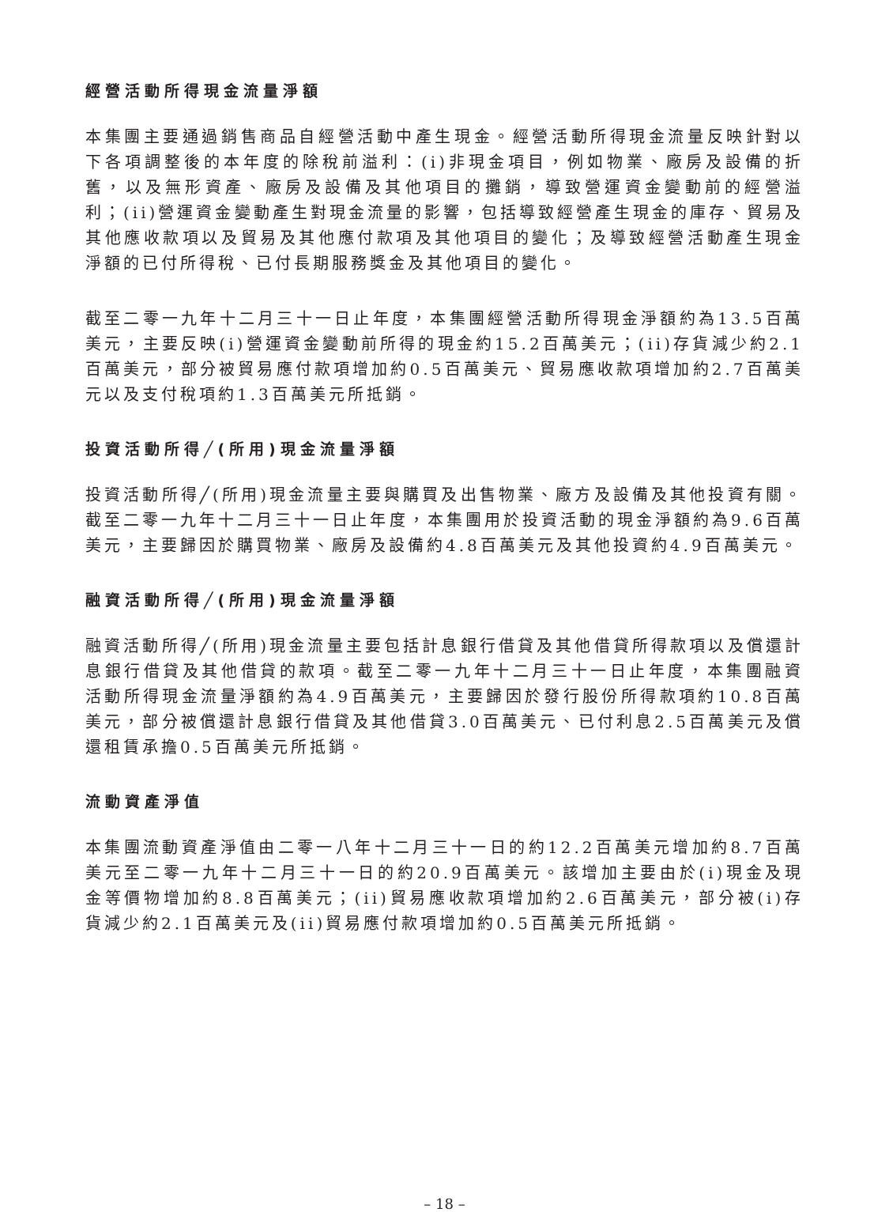經營活動所得現金流量淨額
本集團主要通過銷售商品自經營活動中產生現金。經營活動所得現金流量反映針對以下各項調整後的本年度的除稅前溢利：(i)非現金項目，例如物業、廠房及設備的折舊，以及無形資產、廠房及設備及其他項目的攤銷，導致營運資金變動前的經營溢利；(ii)營運資金變動產生對現金流量的影響，包括導致經營產生現金的庫存、貿易及其他應收款項以及貿易及其他應付款項及其他項目的變化；及導致經營活動產生現金淨額的已付所得稅、已付長期服務獎金及其他項目的變化。
截至二零一九年十二月三十一日止年度，本集團經營活動所得現金淨額約為13.5百萬美元，主要反映(i)營運資金變動前所得的現金約15.2百萬美元；(ii)存貨減少約2.1百萬美元，部分被貿易應付款項增加約0.5百萬美元、貿易應收款項增加約2.7百萬美元以及支付稅項約1.3百萬美元所抵銷。
投資活動所得╱(所用)現金流量淨額
投資活動所得╱(所用)現金流量主要與購買及出售物業、廠方及設備及其他投資有關。截至二零一九年十二月三十一日止年度，本集團用於投資活動的現金淨額約為9.6百萬美元，主要歸因於購買物業、廠房及設備約4.8百萬美元及其他投資約4.9百萬美元。
融資活動所得╱(所用)現金流量淨額
融資活動所得╱(所用)現金流量主要包括計息銀行借貸及其他借貸所得款項以及償還計息銀行借貸及其他借貸的款項。截至二零一九年十二月三十一日止年度，本集團融資活動所得現金流量淨額約為4.9百萬美元，主要歸因於發行股份所得款項約10.8百萬美元，部分被償還計息銀行借貸及其他借貸3.0百萬美元、已付利息2.5百萬美元及償還租賃承擔0.5百萬美元所抵銷。
流動資產淨值
本集團流動資產淨值由二零一八年十二月三十一日的約12.2百萬美元增加約8.7百萬美元至二零一九年十二月三十一日的約20.9百萬美元。該增加主要由於(i)現金及現金等價物增加約8.8百萬美元；(ii)貿易應收款項增加約2.6百萬美元，部分被(i)存貨減少約2.1百萬美元及(ii)貿易應付款項增加約0.5百萬美元所抵銷。
– 18 –